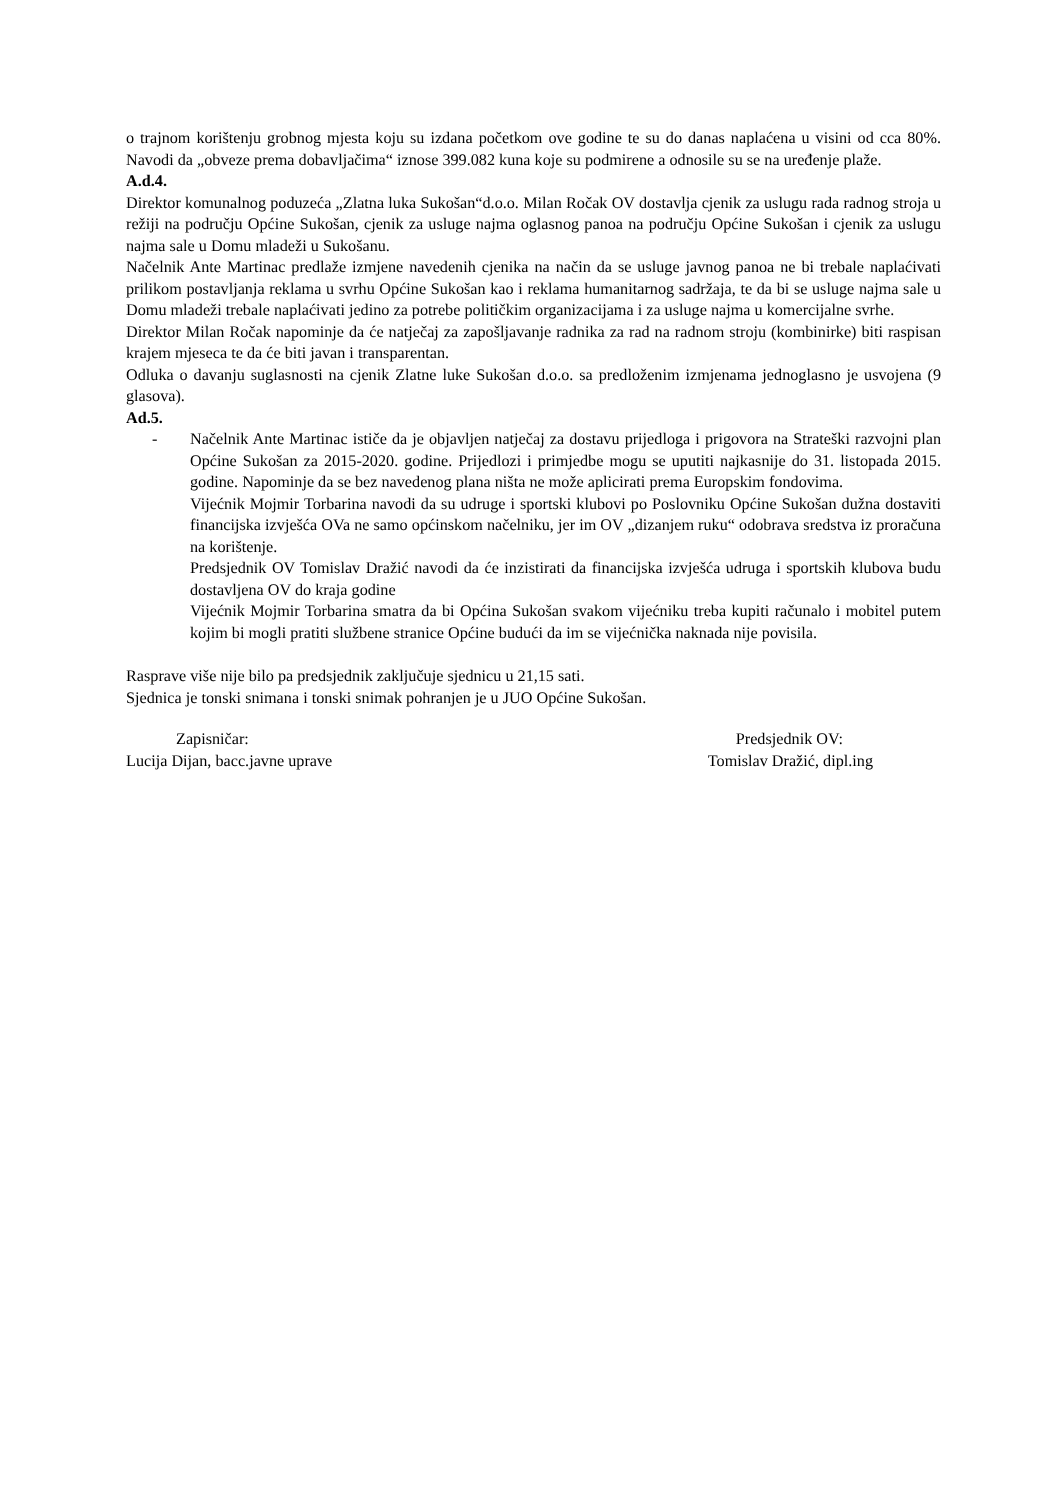o trajnom korištenju grobnog mjesta koju su izdana početkom ove godine te su do danas naplaćena u visini od cca 80%. Navodi da „obveze prema dobavljačima“ iznose 399.082 kuna koje su podmirene a odnosile su se na uređenje plaže.
A.d.4.
Direktor komunalnog poduzeća „Zlatna luka Sukošan“d.o.o. Milan Ročak OV dostavlja cjenik za uslugu rada radnog stroja u režiji na području Općine Sukošan, cjenik za usluge najma oglasnog panoa na području Općine Sukošan i cjenik za uslugu najma sale u Domu mladeži u Sukošanu.
Načelnik Ante Martinac predlaže izmjene navedenih cjenika na način da se usluge javnog panoa ne bi trebale naplaćivati prilikom postavljanja reklama u svrhu Općine Sukošan kao i reklama humanitarnog sadržaja, te da bi se usluge najma sale u Domu mladeži trebale naplaćivati jedino za potrebe političkim organizacijama i za usluge najma u komercijalne svrhe.
Direktor Milan Ročak napominje da će natječaj za zapošljavanje radnika za rad na radnom stroju (kombinirke) biti raspisan krajem mjeseca te da će biti javan i transparentan.
Odluka o davanju suglasnosti na cjenik Zlatne luke Sukošan d.o.o. sa predloženim izmjenama jednoglasno je usvojena (9 glasova).
Ad.5.
- Načelnik Ante Martinac ističe da je objavljen natječaj za dostavu prijedloga i prigovora na Strateški razvojni plan Općine Sukošan za 2015-2020. godine. Prijedlozi i primjedbe mogu se uputiti najkasnije do 31. listopada 2015. godine. Napominje da se bez navedenog plana ništa ne može aplicirati prema Europskim fondovima.
Vijećnik Mojmir Torbarina navodi da su udruge i sportski klubovi po Poslovniku Općine Sukošan dužna dostaviti financijska izvješća OVa ne samo općinskom načelniku, jer im OV „dizanjem ruku“ odobrava sredstva iz proračuna na korištenje.
Predsjednik OV Tomislav Dražić navodi da će inzistirati da financijska izvješća udruga i sportskih klubova budu dostavljena OV do kraja godine
Vijećnik Mojmir Torbarina smatra da bi Općina Sukošan svakom vijećniku treba kupiti računalo i mobitel putem kojim bi mogli pratiti službene stranice Općine budući da im se vijećnička naknada nije povisila.
Rasprave više nije bilo pa predsjednik zaključuje sjednicu u 21,15 sati.
Sjednica je tonski snimana i tonski snimak pohranjen je u JUO Općine Sukošan.
Zapisničar:
Lucija Dijan, bacc.javne uprave
Predsjednik OV:
Tomislav Dražić, dipl.ing